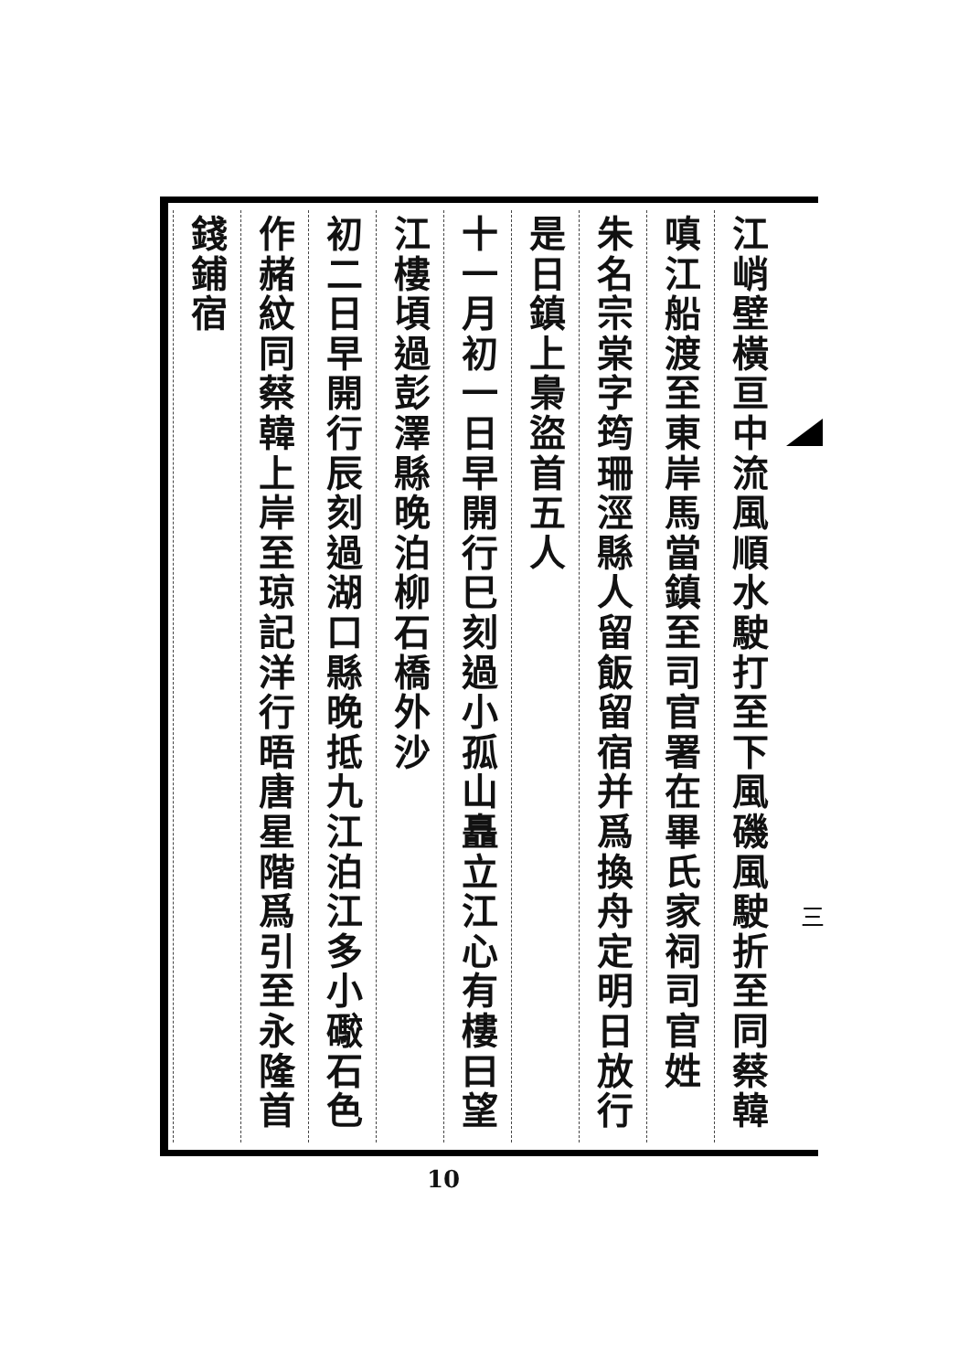江峭壁橫亘中流風順水駛打至下風磯風駛折至同蔡韓
嗔江船渡至東岸馬當鎮至司官署在畢氏家祠司官姓
朱名宗棠字筠珊涇縣人留飯留宿并爲換舟定明日放行
是日鎮上梟盜首五人
十一月初一日早開行巳刻過小孤山矗立江心有樓曰望
江樓頃過彭澤縣晚泊柳石橋外沙
初二日早開行辰刻過湖口縣晚抵九江泊江多小礮石色
作赭紋同蔡韓上岸至琼記洋行晤唐星階爲引至永隆首
錢鋪宿
三
10